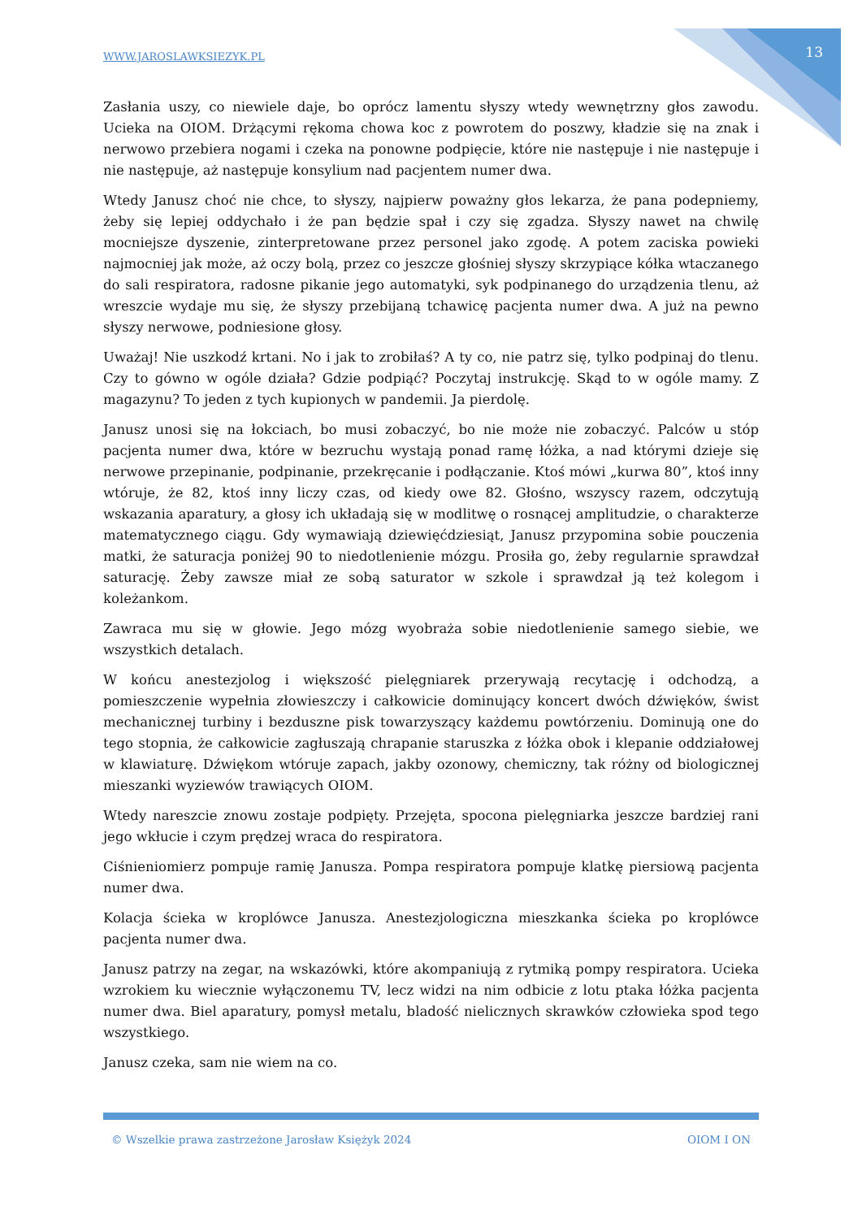WWW.JAROSLAWKSIEZYK.PL 13
Zasłania uszy, co niewiele daje, bo oprócz lamentu słyszy wtedy wewnętrzny głos zawodu. Ucieka na OIOM. Drżącymi rękoma chowa koc z powrotem do poszwy, kładzie się na znak i nerwowo przebiera nogami i czeka na ponowne podpięcie, które nie następuje i nie następuje i nie następuje, aż następuje konsylium nad pacjentem numer dwa.
Wtedy Janusz choć nie chce, to słyszy, najpierw poważny głos lekarza, że pana podepniemy, żeby się lepiej oddychało i że pan będzie spał i czy się zgadza. Słyszy nawet na chwilę mocniejsze dyszenie, zinterpretowane przez personel jako zgodę. A potem zaciska powieki najmocniej jak może, aż oczy bolą, przez co jeszcze głośniej słyszy skrzypiące kółka wtaczanego do sali respiratora, radosne pikanie jego automatyki, syk podpinanego do urządzenia tlenu, aż wreszcie wydaje mu się, że słyszy przebijaną tchawicę pacjenta numer dwa. A już na pewno słyszy nerwowe, podniesione głosy.
Uważaj! Nie uszkodź krtani. No i jak to zrobiłaś? A ty co, nie patrz się, tylko podpinaj do tlenu. Czy to gówno w ogóle działa? Gdzie podpiąć? Poczytaj instrukcję. Skąd to w ogóle mamy. Z magazynu? To jeden z tych kupionych w pandemii. Ja pierdolę.
Janusz unosi się na łokciach, bo musi zobaczyć, bo nie może nie zobaczyć. Palców u stóp pacjenta numer dwa, które w bezruchu wystają ponad ramę łóżka, a nad którymi dzieje się nerwowe przepinanie, podpinanie, przekręcanie i podłączanie. Ktoś mówi „kurwa 80”, ktoś inny wtóruje, że 82, ktoś inny liczy czas, od kiedy owe 82. Głośno, wszyscy razem, odczytują wskazania aparatury, a głosy ich układają się w modlitwę o rosnącej amplitudzie, o charakterze matematycznego ciągu. Gdy wymawiają dziewięćdziesiąt, Janusz przypomina sobie pouczenia matki, że saturacja poniżej 90 to niedotlenienie mózgu. Prosiła go, żeby regularnie sprawdzał saturację. Żeby zawsze miał ze sobą saturator w szkole i sprawdzał ją też kolegom i koleżankom.
Zawraca mu się w głowie. Jego mózg wyobraża sobie niedotlenienie samego siebie, we wszystkich detalach.
W końcu anestezjolog i większość pielęgniarek przerywają recytację i odchodzą, a pomieszczenie wypełnia złowieszczy i całkowicie dominujący koncert dwóch dźwięków, świst mechanicznej turbiny i bezduszne pisk towarzyszący każdemu powtórzeniu. Dominują one do tego stopnia, że całkowicie zagłuszają chrapanie staruszka z łóżka obok i klepanie oddziałowej w klawiaturę. Dźwiękom wtóruje zapach, jakby ozonowy, chemiczny, tak różny od biologicznej mieszanki wyziewów trawiących OIOM.
Wtedy nareszcie znowu zostaje podpięty. Przejęta, spocona pielęgniarka jeszcze bardziej rani jego wkłucie i czym prędzej wraca do respiratora.
Ciśnieniomierz pompuje ramię Janusza. Pompa respiratora pompuje klatkę piersiową pacjenta numer dwa.
Kolacja ścieka w kroplówce Janusza. Anestezjologiczna mieszkanka ścieka po kroplówce pacjenta numer dwa.
Janusz patrzy na zegar, na wskazówki, które akompaniują z rytmiką pompy respiratora. Ucieka wzrokiem ku wiecznie wyłączonemu TV, lecz widzi na nim odbicie z lotu ptaka łóżka pacjenta numer dwa. Biel aparatury, pomysł metalu, bladość nielicznych skrawków człowieka spod tego wszystkiego.
Janusz czeka, sam nie wiem na co.
© Wszelkie prawa zastrzeżone Jarosław Księżyk 2024 OIOM I ON